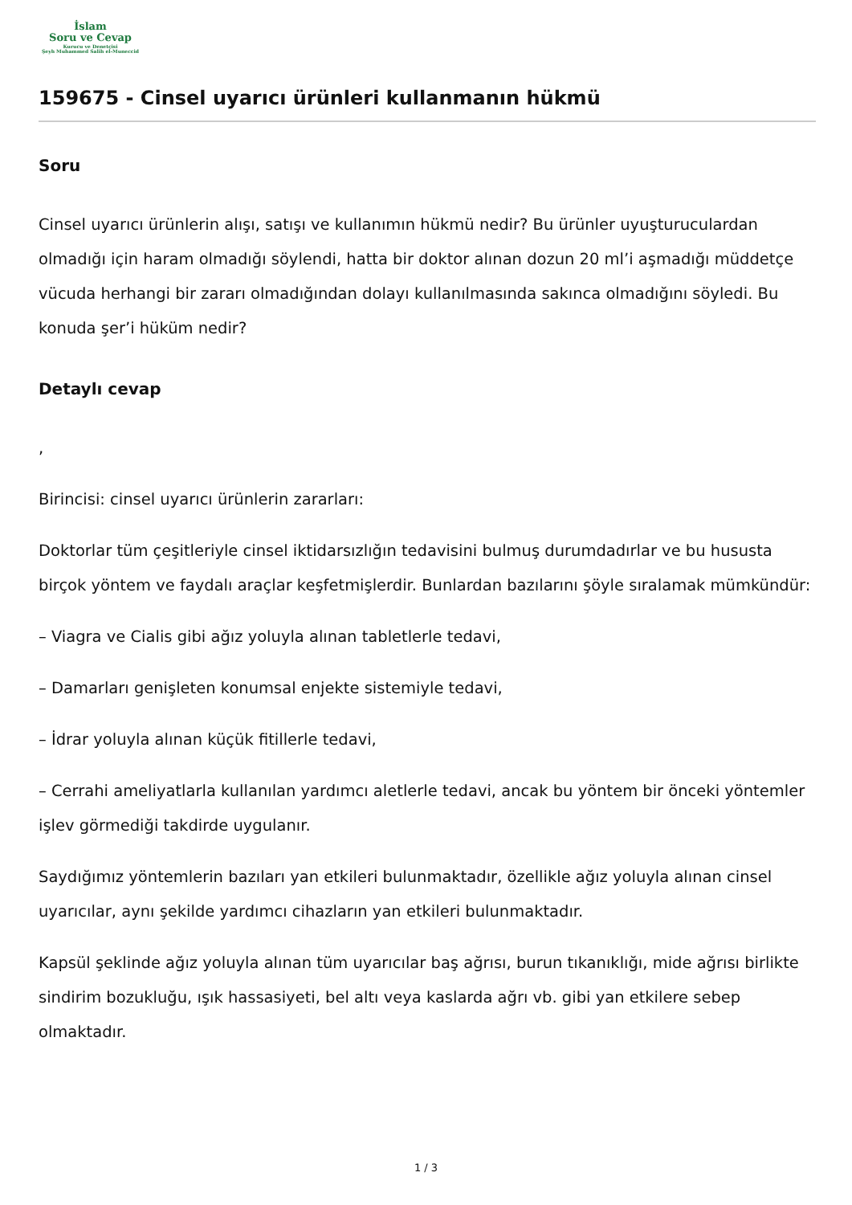İslam
Soru ve Cevap
Kurucu ve Denetçisi
Şeyh Muhammed Salih el-Muneccid
159675 - Cinsel uyarıcı ürünleri kullanmanın hükmü
Soru
Cinsel uyarıcı ürünlerin alışı, satışı ve kullanımın hükmü nedir? Bu ürünler uyuşturuculardan olmadığı için haram olmadığı söylendi, hatta bir doktor alınan dozun 20 ml’i aşmadığı müddetçe vücuda herhangi bir zararı olmadığından dolayı kullanılmasında sakınca olmadığını söyledi. Bu konuda şer’i hüküm nedir?
Detaylı cevap
,
Birincisi: cinsel uyarıcı ürünlerin zararları:
Doktorlar tüm çeşitleriyle cinsel iktidarsızlığın tedavisini bulmuş durumdadırlar ve bu hususta birçok yöntem ve faydalı araçlar keşfetmişlerdir. Bunlardan bazılarını şöyle sıralamak mümkündür:
– Viagra ve Cialis gibi ağız yoluyla alınan tabletlerle tedavi,
– Damarları genişleten konumsal enjekte sistemiyle tedavi,
– İdrar yoluyla alınan küçük fitillerle tedavi,
– Cerrahi ameliyatlarla kullanılan yardımcı aletlerle tedavi, ancak bu yöntem bir önceki yöntemler işlev görmediği takdirde uygulanır.
Saydığımız yöntemlerin bazıları yan etkileri bulunmaktadır, özellikle ağız yoluyla alınan cinsel uyarıcılar, aynı şekilde yardımcı cihazların yan etkileri bulunmaktadır.
Kapsül şeklinde ağız yoluyla alınan tüm uyarıcılar baş ağrısı, burun tıkanıklığı, mide ağrısı birlikte sindirim bozukluğu, ışık hassasiyeti, bel altı veya kaslarda ağrı vb. gibi yan etkilere sebep olmaktadır.
1 / 3